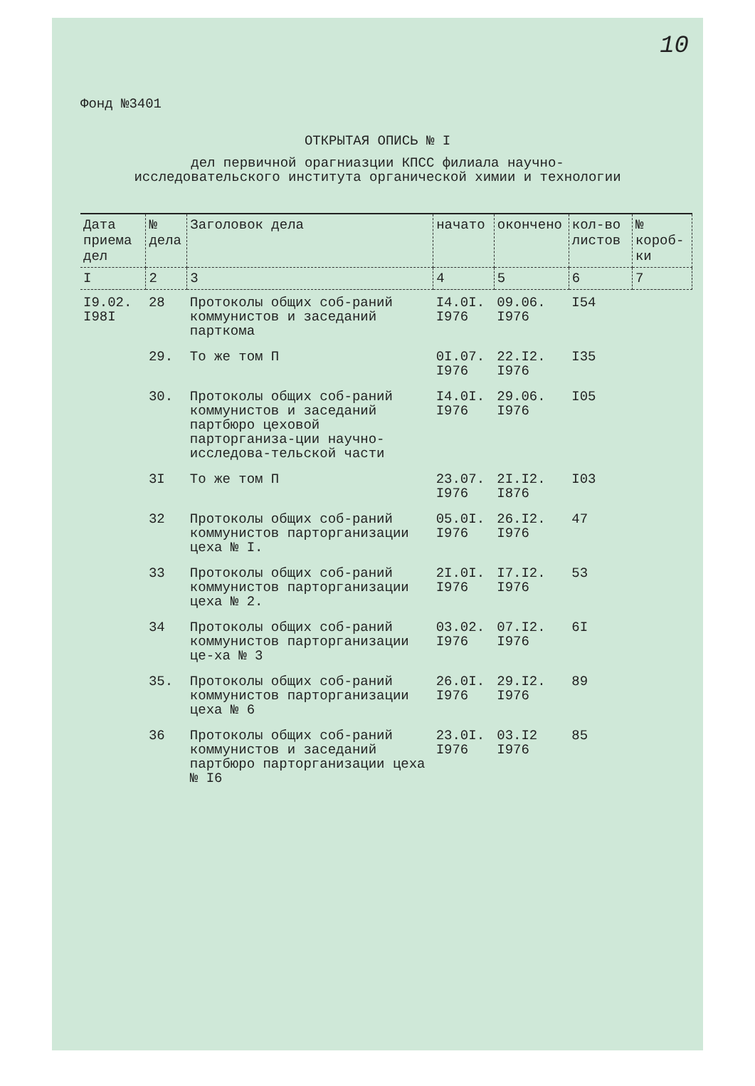10
Фонд №3401
ОТКРЫТАЯ ОПИСЬ № I
дел первичной орагниазции КПСС филиала научно-
исследовательского института органической химии и технологии
| Дата приема дел | № дела | Заголовок дела | начато | окончено | кол-во листов | № короб-ки |
| --- | --- | --- | --- | --- | --- | --- |
| I | 2 | 3 | 4 | 5 | 6 | 7 |
| I9.02. I98I | 28 | Протоколы общих соб-раний коммунистов и заседаний парткома | I4.0I. I976 | 09.06. I976 | I54 | |
| | 29. | То же том П | 0I.07. I976 | 22.I2. I976 | I35 | |
| | 30. | Протоколы общих соб-раний коммунистов и заседаний партбюро цеховой парторганиза-ции научно-исследова-тельской части | I4.0I. I976 | 29.06. I976 | I05 | |
| | 3I | То же том П | 23.07. I976 | 2I.I2. I876 | I03 | |
| | 32 | Протоколы общих соб-раний коммунистов парторганизации цеха № I. | 05.0I. I976 | 26.I2. I976 | 47 | |
| | 33 | Протоколы общих соб-раний коммунистов парторганизации цеха № 2. | 2I.0I. I976 | I7.I2. I976 | 53 | |
| | 34 | Протоколы общих соб-раний коммунистов парторганизации це-ха № 3 | 03.02. I976 | 07.I2. I976 | 6I | |
| | 35. | Протоколы общих соб-раний коммунистов парторганизации цеха № 6 | 26.0I. I976 | 29.I2. I976 | 89 | |
| | 36 | Протоколы общих соб-раний коммунистов и заседаний партбюро парторганизации цеха № I6 | 23.0I. I976 | 03.I2 I976 | 85 | |